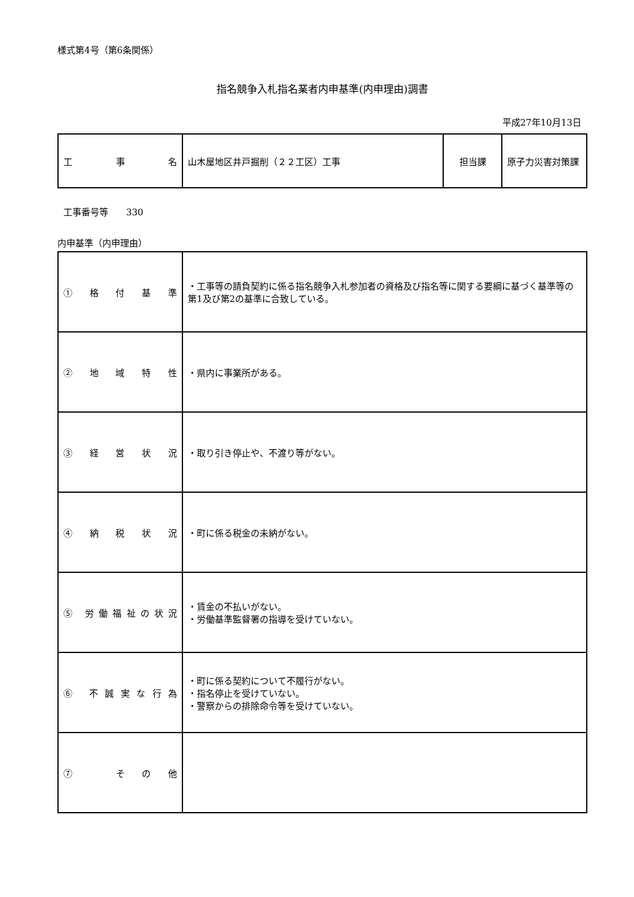様式第4号（第6条関係）
指名競争入札指名業者内申基準(内申理由)調書
平成27年10月13日
| 工 事 名 | 山木屋地区井戸掘削（２２工区）工事 | 担当課 | 原子力災害対策課 |
工事番号等　　330
内申基準（内申理由）
| ① 格 付 基 準 | ・工事等の請負契約に係る指名競争入札参加者の資格及び指名等に関する要綱に基づく基準等の第1及び第2の基準に合致している。 |
| ② 地 域 特 性 | ・県内に事業所がある。 |
| ③ 経 営 状 況 | ・取り引き停止や、不渡り等がない。 |
| ④ 納 税 状 況 | ・町に係る税金の未納がない。 |
| ⑤ 労働福祉の状況 | ・賃金の不払いがない。 ・労働基準監督署の指導を受けていない。 |
| ⑥ 不誠実な行為 | ・町に係る契約について不履行がない。 ・指名停止を受けていない。 ・警察からの排除命令等を受けていない。 |
| ⑦ その他 | |